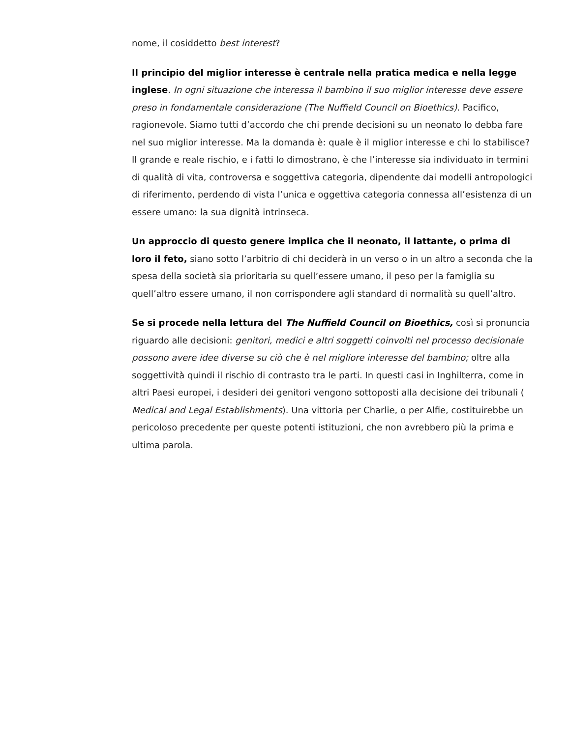nome, il cosiddetto best interest?
Il principio del miglior interesse è centrale nella pratica medica e nella legge inglese. In ogni situazione che interessa il bambino il suo miglior interesse deve essere preso in fondamentale considerazione (The Nuffield Council on Bioethics). Pacifico, ragionevole. Siamo tutti d’accordo che chi prende decisioni su un neonato lo debba fare nel suo miglior interesse. Ma la domanda è: quale è il miglior interesse e chi lo stabilisce? Il grande e reale rischio, e i fatti lo dimostrano, è che l’interesse sia individuato in termini di qualità di vita, controversa e soggettiva categoria, dipendente dai modelli antropologici di riferimento, perdendo di vista l’unica e oggettiva categoria connessa all’esistenza di un essere umano: la sua dignità intrinseca.
Un approccio di questo genere implica che il neonato, il lattante, o prima di loro il feto, siano sotto l’arbitrio di chi deciderà in un verso o in un altro a seconda che la spesa della società sia prioritaria su quell’essere umano, il peso per la famiglia su quell’altro essere umano, il non corrispondere agli standard di normalità su quell’altro.
Se si procede nella lettura del The Nuffield Council on Bioethics, così si pronuncia riguardo alle decisioni: genitori, medici e altri soggetti coinvolti nel processo decisionale possono avere idee diverse su ciò che è nel migliore interesse del bambino; oltre alla soggettività quindi il rischio di contrasto tra le parti. In questi casi in Inghilterra, come in altri Paesi europei, i desideri dei genitori vengono sottoposti alla decisione dei tribunali ( Medical and Legal Establishments). Una vittoria per Charlie, o per Alfie, costituirebbe un pericoloso precedente per queste potenti istituzioni, che non avrebbero più la prima e ultima parola.